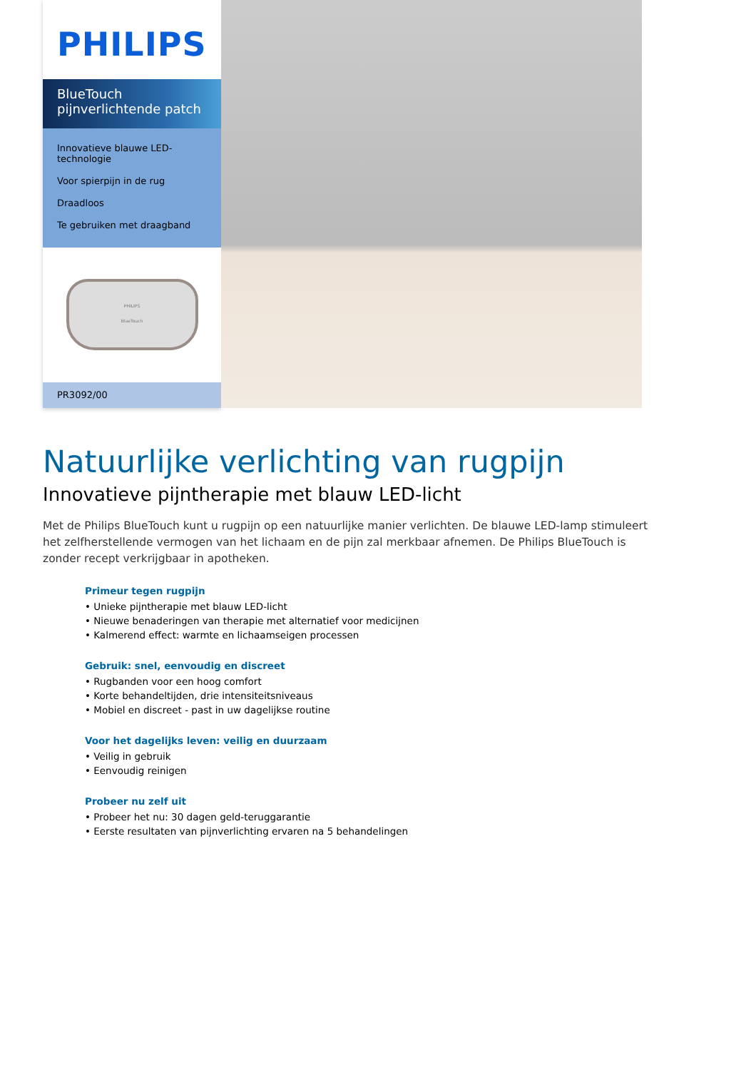PHILIPS
BlueTouch
pijnverlichtende patch
Innovatieve blauwe LED-technologie
Voor spierpijn in de rug
Draadloos
Te gebruiken met draagband
PHILIPS
BlueTouch
PR3092/00
Natuurlijke verlichting van rugpijn
Innovatieve pijntherapie met blauw LED-licht
Met de Philips BlueTouch kunt u rugpijn op een natuurlijke manier verlichten. De blauwe LED-lamp stimuleert het zelfherstellende vermogen van het lichaam en de pijn zal merkbaar afnemen. De Philips BlueTouch is zonder recept verkrijgbaar in apotheken.
Primeur tegen rugpijn
• Unieke pijntherapie met blauw LED-licht
• Nieuwe benaderingen van therapie met alternatief voor medicijnen
• Kalmerend effect: warmte en lichaamseigen processen
Gebruik: snel, eenvoudig en discreet
• Rugbanden voor een hoog comfort
• Korte behandeltijden, drie intensiteitsniveaus
• Mobiel en discreet - past in uw dagelijkse routine
Voor het dagelijks leven: veilig en duurzaam
• Veilig in gebruik
• Eenvoudig reinigen
Probeer nu zelf uit
• Probeer het nu: 30 dagen geld-teruggarantie
• Eerste resultaten van pijnverlichting ervaren na 5 behandelingen